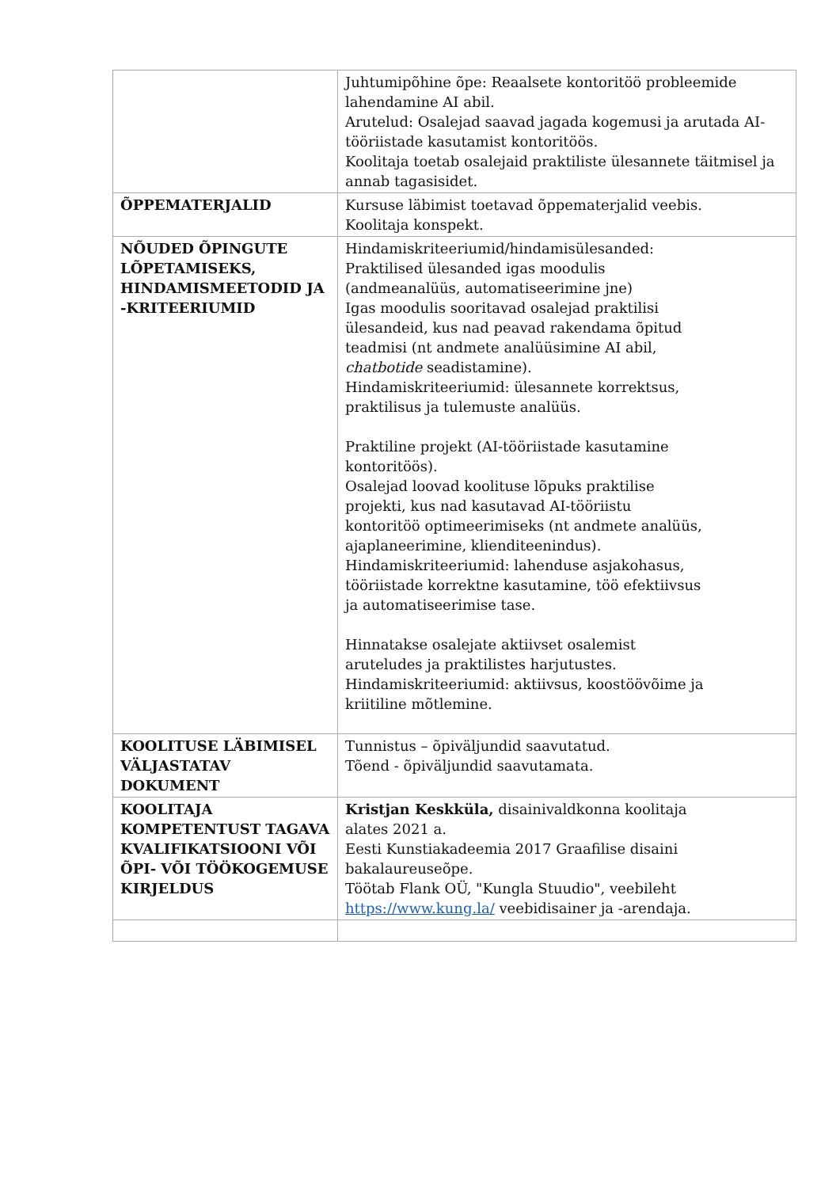| | Juhtumipõhine õpe: Reaalsete kontoritöö probleemide lahendamine AI abil. Arutelud: Osalejad saavad jagada kogemusi ja arutada AI-tööriistade kasutamist kontoritöös. Koolitaja toetab osalejaid praktiliste ülesannete täitmisel ja annab tagasisidet. |
| ÕPPEMATERJALID | Kursuse läbimist toetavad õppematerjalid veebis. Koolitaja konspekt. |
| NÕUDED ÕPINGUTE LÕPETAMISEKS, HINDAMISMEETODID JA -KRITEERIUMID | Hindamiskriteeriumid/hindamisülesanded: Praktilised ülesanded igas moodulis (andmeanalüüs, automatiseerimine jne) Igas moodulis sooritavad osalejad praktilisi ülesandeid, kus nad peavad rakendama õpitud teadmisi (nt andmete analüüsimine AI abil, chatbotide seadistamine). Hindamiskriteeriumid: ülesannete korrektsus, praktilisus ja tulemuste analüüs. Praktiline projekt (AI-tööriistade kasutamine kontoritöös). Osalejad loovad koolituse lõpuks praktilise projekti, kus nad kasutavad AI-tööriistu kontoritöö optimeerimiseks (nt andmete analüüs, ajaplaneerimine, klienditeenindus). Hindamiskriteeriumid: lahenduse asjakohasus, tööriistade korrektne kasutamine, töö efektiivsus ja automatiseerimise tase. Hinnatakse osalejate aktiivset osalemist aruteludes ja praktilistes harjutustes. Hindamiskriteeriumid: aktiivsus, koostöövõime ja kriitiline mõtlemine. |
| KOOLITUSE LÄBIMISEL VÄLJASTATAV DOKUMENT | Tunnistus – õpiväljundid saavutatud. Tõend - õpiväljundid saavutamata. |
| KOOLITAJA KOMPETENTUST TAGAVA KVALIFIKATSIOONI VÕI ÕPI- VÕI TÖÖKOGEMUSE KIRJELDUS | Kristjan Keskküla, disainivaldkonna koolitaja alates 2021 a. Eesti Kunstiakadeemia 2017 Graafilise disaini bakalaureuseõpe. Töötab Flank OÜ, "Kungla Stuudio", veebileht https://www.kung.la/ veebidisainer ja -arendaja. |